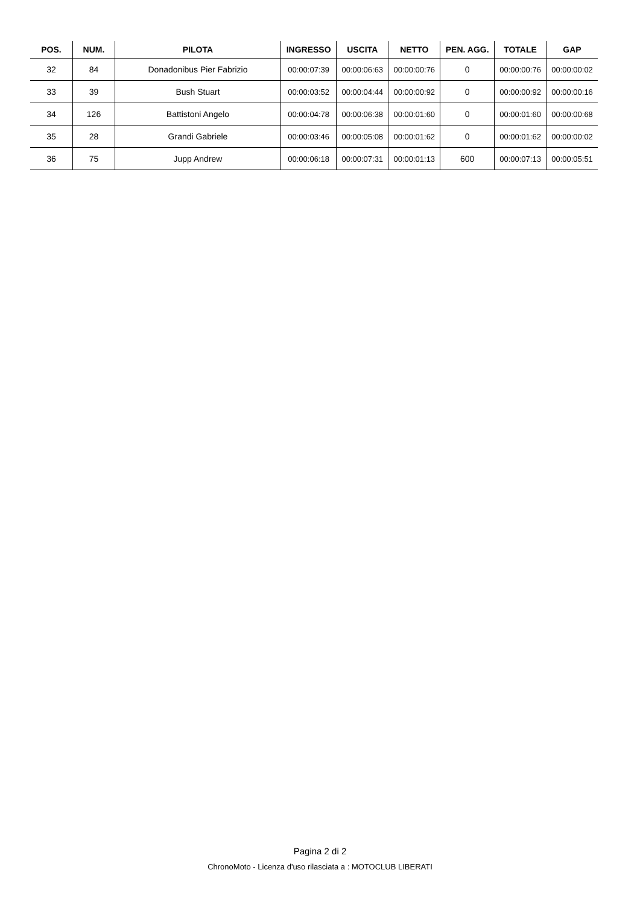| POS. | NUM. | PILOTA | INGRESSO | USCITA | NETTO | PEN. AGG. | TOTALE | GAP |
| --- | --- | --- | --- | --- | --- | --- | --- | --- |
| 32 | 84 | Donadonibus Pier Fabrizio | 00:00:07:39 | 00:00:06:63 | 00:00:00:76 | 0 | 00:00:00:76 | 00:00:00:02 |
| 33 | 39 | Bush Stuart | 00:00:03:52 | 00:00:04:44 | 00:00:00:92 | 0 | 00:00:00:92 | 00:00:00:16 |
| 34 | 126 | Battistoni Angelo | 00:00:04:78 | 00:00:06:38 | 00:00:01:60 | 0 | 00:00:01:60 | 00:00:00:68 |
| 35 | 28 | Grandi Gabriele | 00:00:03:46 | 00:00:05:08 | 00:00:01:62 | 0 | 00:00:01:62 | 00:00:00:02 |
| 36 | 75 | Jupp Andrew | 00:00:06:18 | 00:00:07:31 | 00:00:01:13 | 600 | 00:00:07:13 | 00:00:05:51 |
Pagina 2 di 2
ChronoMoto - Licenza d'uso rilasciata a : MOTOCLUB LIBERATI